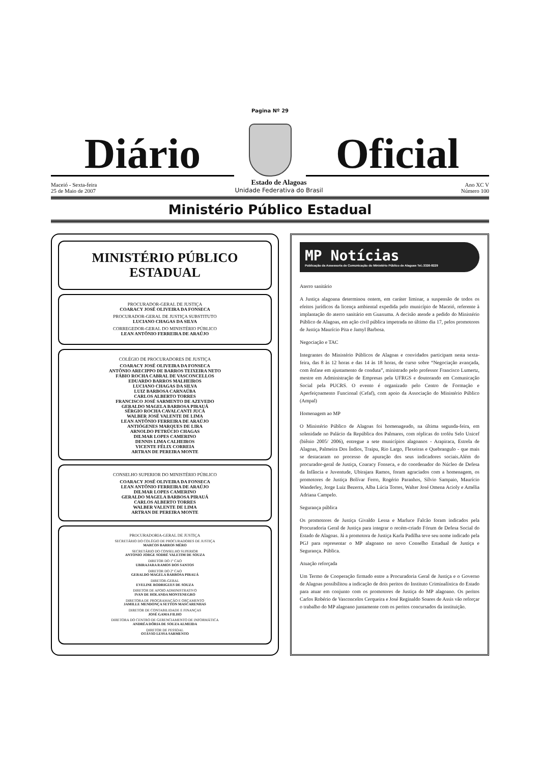Pagina Nº 29
Diário
Oficial
Maceió - Sexta-feira
25 de Maio de 2007
Estado de Alagoas
Unidade Federativa do Brasil
Ano XC V
Número 100
Ministério Público Estadual
MINISTÉRIO PÚBLICO ESTADUAL
PROCURADOR-GERAL DE JUSTIÇA
COARACY JOSÉ OLIVEIRA DA FONSECA
PROCURADOR-GERAL DE JUSTIÇA SUBSTITUTO
LUCIANO CHAGAS DA SILVA
CORREGEDOR-GERAL DO MINISTÉRIO PÚBLICO
LEAN ANTÔNIO FERREIRA DE ARAÚJO
COLÉGIO DE PROCURADORES DE JUSTIÇA
COARACY JOSÉ OLIVEIRA DA FONSECA
ANTÔNIO ARECIPPO DE BARROS TEIXEIRA NETO
FÁBIO ROCHA CABRAL DE VASCONCELLOS
EDUARDO BARROS MALHEIROS
LUCIANO CHAGAS DA SILVA
LUIZ BARBOSA CARNAÚBA
CARLOS ALBERTO TORRES
FRANCISCO JOSÉ SARMENTO DE AZEVEDO
GERALDO MAGELA BARBOSA PIRAUÁ
SÉRGIO ROCHA CAVALCANTI JUCÁ
WALBER JOSÉ VALENTE DE LIMA
LEAN ANTÔNIO FERREIRA DE ARAÚJO
ANTIÓGENES MARQUES DE LIRA
ARNOLDO PETRÚCIO CHAGAS
DILMAR LOPES CAMERINO
DENNIS LIMA CALHEIROS
VICENTE FÉLIX CORREIA
ARTRAN DE PEREIRA MONTE
CONSELHO SUPERIOR DO MINISTÉRIO PÚBLICO
COARACY JOSÉ OLIVEIRA DA FONSECA
LEAN ANTÔNIO FERREIRA DE ARAÚJO
DILMAR LOPES CAMERINO
GERALDO MAGELA BARBOSA PIRAUÁ
CARLOS ALBERTO TORRES
WALBER VALENTE DE LIMA
ARTRAN DE PEREIRA MONTE
PROCURADORIA-GERAL DE JUSTIÇA
SECRETÁRIO DO COLÉGIO DE PROCURADORES DE JUSTIÇA
MARCOS BARROS MÉRO
SECRETÁRIO DO CONSELHO SUPERIOR
ANTONIO JORGE SODRÉ VALETIM DE SOUZA
DIRETOR DO 1º CAO
UBIRAJARA RAMOS DOS SANTOS
DIRETOR DO 2º CAO
GERALDO MAGELA BARBOSA PIRAUÁ
DIRETOR-GERAL
EVELINE RODRIGUES DE SOUZA
DIRETOR DE APOIO ADMINISTRATIVO
IVAN DE HOLANDA MONTENEGRO
DIRETORA DE PROGRAMAÇÃO E ORÇAMENTO
JAMILLE MENDONÇA SETTON MASCARENHAS
DIRETOR DE CONTABILIDADE E FINANÇAS
JOSÉ GAMA FILHO
DIRETORA DO CENTRO DE GERENCIAMENTO DE INFORMÁTICA
ANDRÉA DÓRIA DE SOUZA ALMEIDA
DIRETOR DE PESSOAL
OTÁVIO LESSA SARMENTO
MP Notícias
Publicação da Assessoria de Comunicação do Ministério Público de Alagoas Tel.:3326-8229
Aterro sanitário
A Justiça alagoana determinou ontem, em caráter liminar, a suspensão de todos os efeitos jurídicos da licença ambiental expedida pelo município de Maceió, referente à implantação do aterro sanitário em Guaxuma. A decisão atende a pedido do Ministério Público de Alagoas, em ação civil pública impetrada no último dia 17, pelos promotores de Justiça Maurício Pita e Jamyl Barbosa.
Negociação e TAC
Integrantes do Ministério Públicos de Alagoas e convidados participam nesta sexta-feira, das 8 às 12 horas e das 14 às 18 horas, de curso sobre “Negociação avançada, com ênfase em ajustamento de conduta”, ministrado pelo professor Francisco Lumertz, mestre em Administração de Empresas pela UFRGS e doutorando em Comunicação Social pela PUCRS. O evento é organizado pelo Centro de Formação e Aperfeiçoamento Funcional (Cefaf), com apoio da Associação do Ministério Público (Ampal)
Homenagem ao MP
O Ministério Público de Alagoas foi homenageado, na última segunda-feira, em solenidade no Palácio da República dos Palmares, com réplicas do troféu Selo Unicef (biênio 2005/ 2006), entregue a sete municípios alagoanos - Arapiraca, Estrela de Alagoas, Palmeira Dos Índios, Traipu, Rio Largo, Flexeiras e Quebrangulo - que mais se destacaram no processo de apuração dos seus indicadores sociais.Além do procurador-geral de Justiça, Coaracy Fonseca, e do coordenador do Núcleo de Defesa da Infância e Juventude, Ubirajara Ramos, foram agraciados com a homenagem, os promotores de Justiça Bolívar Ferro, Rogério Paranhos, Sílvio Sampaio, Maurício Wanderley, Jorge Luiz Bezerra, Alba Lúcia Torres, Walter José Omena Acioly e Amélia Adriana Campelo.
Segurança pública
Os promotores de Justiça Givaldo Lessa e Marluce Falcão foram indicados pela Procuradoria Geral de Justiça para integrar o recém-criado Fórum de Defesa Social do Estado de Alagoas. Já a promotora de Justiça Karla Padilha teve seu nome indicado pela PGJ para representar o MP alagoano no novo Conselho Estadual de Justiça e Segurança. Pública.
Atuação reforçada
Um Termo de Cooperação firmado entre a Procuradoria Geral de Justiça e o Governo de Alagoas possibilitou a indicação de dois peritos do Instituto Criminalística do Estado para atuar em conjunto com os promotores de Justiça do MP alagoano. Os peritos Carlos Robério de Vasconcelos Cerqueira e José Reginaldo Soares de Assis vão reforçar o trabalho do MP alagoano juntamente com os peritos concursados da instituição.